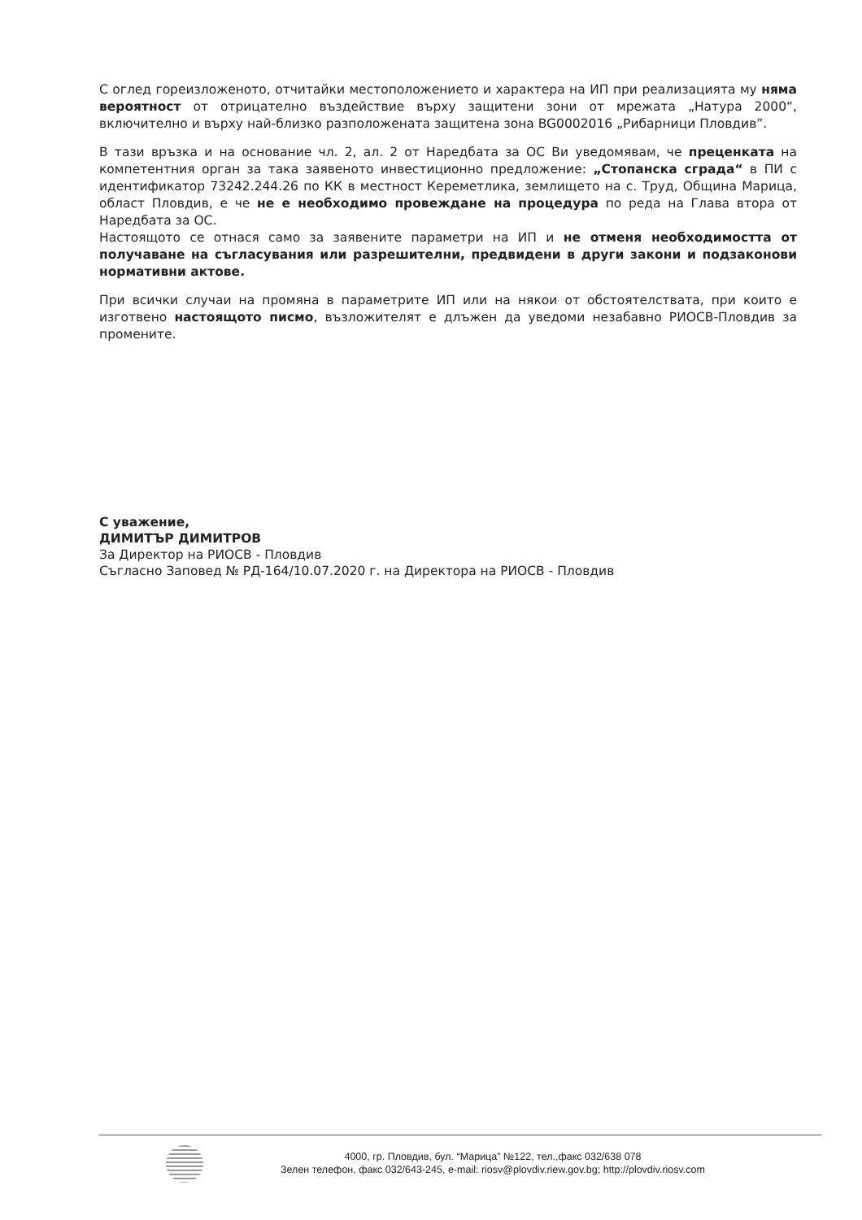С оглед гореизложеното, отчитайки местоположението и характера на ИП при реализацията му няма вероятност от отрицателно въздействие върху защитени зони от мрежата „Натура 2000“, включително и върху най-близко разположената защитена зона BG0002016 „Рибарници Пловдив”.
В тази връзка и на основание чл. 2, ал. 2 от Наредбата за ОС Ви уведомявам, че преценката на компетентния орган за така заявеното инвестиционно предложение: „Стопанска сграда“ в ПИ с идентификатор 73242.244.26 по КК в местност Кереметлика, землището на с. Труд, Община Марица, област Пловдив, е че не е необходимо провеждане на процедура по реда на Глава втора от Наредбата за ОС.
Настоящото се отнася само за заявените параметри на ИП и не отменя необходимостта от получаване на съгласувания или разрешителни, предвидени в други закони и подзаконови нормативни актове.
При всички случаи на промяна в параметрите ИП или на някои от обстоятелствата, при които е изготвено настоящото писмо, възложителят е длъжен да уведоми незабавно РИОСВ-Пловдив за промените.
С уважение,
ДИМИТЪР ДИМИТРОВ
За Директор на РИОСВ - Пловдив
Съгласно Заповед № РД-164/10.07.2020 г. на Директора на РИОСВ - Пловдив
4000, гр. Пловдив, бул. “Марица” №122, тел.,факс 032/638 078
Зелен телефон, факс 032/643-245, e-mail: riosv@plovdiv.riew.gov.bg; http://plovdiv.riosv.com